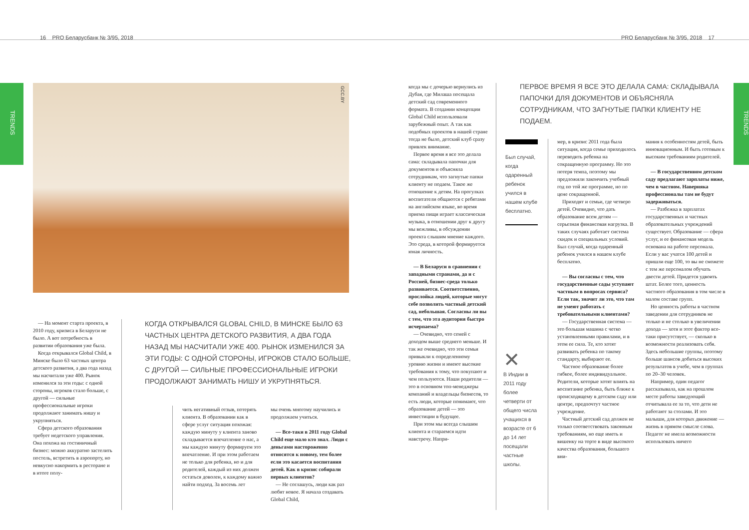16 PRO Беларусбанк № 3/95, 2018
PRO Беларусбанк № 3/95, 2018 17
TRENDS TRENDS
GCC.BY
— На момент старта проекта, в 2010 году, кризиса в Беларуси не было. А вот потребность в развитии образования уже была.
Когда открывался Global Child, в Минске было 63 частных центра детского развития, а два года назад мы насчитали уже 400. Рынок изменился за эти годы: с одной стороны, игроков стало больше, с другой — сильные профессиональные игроки продолжают занимать нишу и укрупняться.
Сфера детского образования требует недетского управления. Она похожа на гостиничный бизнес: можно аккуратно застелить постель, встретить в аэропорту, но невкусно накормить в ресторане и в итоге полу-
КОГДА ОТКРЫВАЛСЯ GLOBAL CHILD, В МИНСКЕ БЫЛО 63 ЧАСТНЫХ ЦЕНТРА ДЕТСКОГО РАЗВИТИЯ, А ДВА ГОДА НАЗАД МЫ НАСЧИТАЛИ УЖЕ 400. РЫНОК ИЗМЕНИЛСЯ ЗА ЭТИ ГОДЫ: С ОДНОЙ СТОРОНЫ, ИГРОКОВ СТАЛО БОЛЬШЕ, С ДРУГОЙ — СИЛЬНЫЕ ПРОФЕССИОНАЛЬНЫЕ ИГРОКИ ПРОДОЛЖАЮТ ЗАНИМАТЬ НИШУ И УКРУПНЯТЬСЯ.
чить негативный отзыв, потерять клиента. В образовании как в сфере услуг ситуация похожая: каждую минуту у клиента заново складывается впечатление о нас, а мы каждую минуту формируем это впечатление. И при этом работаем не только для ребенка, но и для родителей, каждый из них должен остаться доволен, к каждому важно найти подход. За восемь лет
мы очень многому научились и продолжаем учиться.
— Все-таки в 2011 году Global Child еще мало кто знал. Люди с деньгами настороженно относятся к новому, тем более если это касается воспитания детей. Как в кризис собирали первых клиентов?
— Не соглашусь, люди как раз любят новое. Я начала создавать Global Child,
когда мы с дочерью вернулись из Дубая, где Милаша посещала детский сад современного формата. В создании концепции Global Child использовали зарубежный опыт. А так как подобных проектов в нашей стране тогда не было, детский клуб сразу привлек внимание.
Первое время я все это делала сама: складывала папочки для документов и объясняла сотрудникам, что загнутые папки клиенту не подаем. Такое же отношение к детям. На прогулках воспитатели общаются с ребятами на английском языке, во время приема пищи играет классическая музыка, в отношении друг к другу мы вежливы, в обсуждении проекта слышим мнение каждого. Это среда, в которой формируется юная личность.
— В Беларуси в сравнении с западными странами, да и с Россией, бизнес-среда только развивается. Соответственно, прослойка людей, которые могут себе позволить частный детский сад, небольшая. Согласны ли вы с тем, что эта аудитория быстро исчерпаема?
— Очевидно, что семей с доходом выше среднего меньше. И так же очевидно, что эти семьи привыкли к определенному уровню жизни и имеют высокие требования к тому, что покупают и чем пользуются. Наши родители — это в основном топ-менеджеры компаний и владельцы бизнесов, то есть люди, которые понимают, что образование детей — это инвестиции в будущее.
При этом мы всегда слышим клиента и стараемся идти навстречу. Напри-
ПЕРВОЕ ВРЕМЯ Я ВСЕ ЭТО ДЕЛАЛА САМА: СКЛАДЫВАЛА ПАПОЧКИ ДЛЯ ДОКУМЕНТОВ И ОБЪЯСНЯЛА СОТРУДНИКАМ, ЧТО ЗАГНУТЫЕ ПАПКИ КЛИЕНТУ НЕ ПОДАЕМ.
Был случай, когда одаренный ребенок учился в нашем клубе бесплатно.
✕
В Индии в 2011 году более четверти от общего числа учащихся в возрасте от 6 до 14 лет посещали частные школы.
мер, в кризис 2011 года была ситуация, когда семье приходилось переводить ребенка на сокращенную программу. Но это потеря темпа, поэтому мы предложили закончить учебный год по той же программе, но по цене сокращенной.
Приходят и семьи, где четверо детей. Очевидно, что дать образование всем детям — серьезная финансовая нагрузка. В таких случаях работает система скидок и специальных условий. Был случай, когда одаренный ребенок учился в нашем клубе бесплатно.
— Вы согласны с тем, что государственные сады уступают частным в вопросах сервиса? Если так, значит ли это, что там не умеют работать с требовательными клиентами?
— Государственная система — это большая машина с четко установленными правилами, и в этом ее сила. Те, кто хотят развивать ребенка по такому стандарту, выбирают ее.
Частное образование более гибкое, более индивидуальное. Родители, которые хотят влиять на воспитание ребенка, быть ближе к происходящему в детском саду или центре, предпочтут частное учреждение.
Частный детский сад должен не только соответствовать законным требованиям, но еще иметь и вишенку на торте в виде высокого качества образования, большего вни-
мания к особенностям детей, быть инновационным. И быть готовым к высоким требованиям родителей.
— В государственном детском саду предлагают зарплаты ниже, чем в частном. Наверняка профессионалы там не будут задерживаться.
— Разбежка в зарплатах государственных и частных образовательных учреждений существует. Образование — сфера услуг, и ее финансовая модель основана на работе персонала. Если у вас учатся 100 детей и пришли еще 100, то вы не сможете с тем же персоналом обучать двести детей. Придется удвоить штат. Более того, ценность частного образования в том числе в малом составе групп.
Но ценность работы в частном заведении для сотрудников не только и не столько в увеличении дохода — хотя и этот фактор все-таки присутствует, — сколько в возможности реализовать себя. Здесь небольшие группы, поэтому больше шансов добиться высоких результатов в учебе, чем в группах по 20–30 человек.
Например, один педагог рассказывала, как на прошлом месте работы заведующий отчитывала ее за то, что дети не работают за столами. И это малыши, для которых движение — жизнь в прямом смысле слова. Педагог не имела возможности использовать ничего